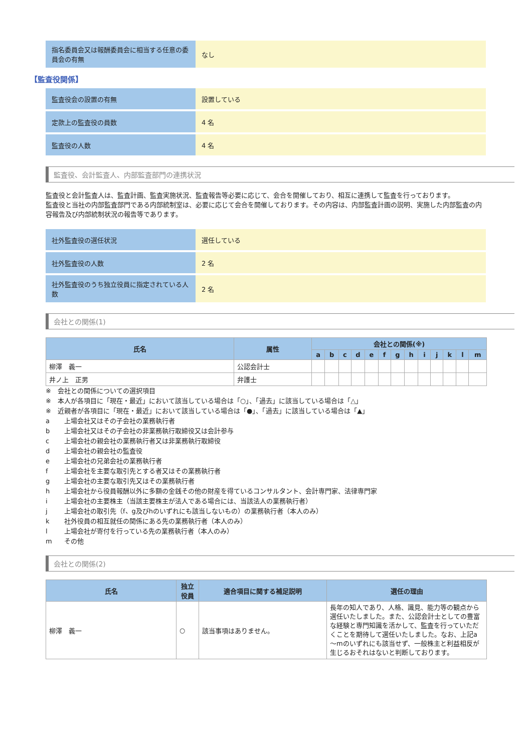| 指名委員会又は報酬委員会に相当する任意の委員会の有無 | なし |
【監査役関係】
| 監査役会の設置の有無 | 設置している |
| 定款上の監査役の員数 | 4 名 |
| 監査役の人数 | 4 名 |
監査役、会計監査人、内部監査部門の連携状況
監査役と会計監査人は、監査計画、監査実施状況、監査報告等必要に応じて、会合を開催しており、相互に連携して監査を行っております。
監査役と当社の内部監査部門である内部統制室は、必要に応じて会合を開催しております。その内容は、内部監査計画の説明、実施した内部監査の内容報告及び内部統制状況の報告等であります。
| 社外監査役の選任状況 | 選任している |
| 社外監査役の人数 | 2 名 |
| 社外監査役のうち独立役員に指定されている人数 | 2 名 |
会社との関係(1)
| 氏名 | 属性 | 会社との関係(※) | | | | | | | | | | | | |
| --- | --- | --- | --- | --- | --- | --- | --- | --- | --- | --- | --- | --- | --- | --- |
| | | a | b | c | d | e | f | g | h | i | j | k | l | m |
| 柳澤 義一 | 公認会計士 | | | | | | | | | | | | | |
| 井ノ上 正男 | 弁護士 | | | | | | | | | | | | | |
※　会社との関係についての選択項目
※　本人が各項目に「現在・最近」において該当している場合は「○」、「過去」に該当している場合は「△」
※　近親者が各項目に「現在・最近」において該当している場合は「●」、「過去」に該当している場合は「▲」
a 上場会社又はその子会社の業務執行者
b 上場会社又はその子会社の非業務執行取締役又は会計参与
c 上場会社の親会社の業務執行者又は非業務執行取締役
d 上場会社の親会社の監査役
e 上場会社の兄弟会社の業務執行者
f 上場会社を主要な取引先とする者又はその業務執行者
g 上場会社の主要な取引先又はその業務執行者
h 上場会社から役員報酬以外に多額の金銭その他の財産を得ているコンサルタント、会計専門家、法律専門家
i 上場会社の主要株主（当該主要株主が法人である場合には、当該法人の業務執行者）
j 上場会社の取引先（f、g及びhのいずれにも該当しないもの）の業務執行者（本人のみ）
k 社外役員の相互就任の関係にある先の業務執行者（本人のみ）
l 上場会社が寄付を行っている先の業務執行者（本人のみ）
m その他
会社との関係(2)
| 氏名 | 独立 役員 | 適合項目に関する補足説明 | 選任の理由 |
| --- | --- | --- | --- |
| 柳澤 義一 | ○ | 該当事項はありません。 | 長年の知人であり、人格、識見、能力等の観点から選任いたしました。また、公認会計士としての豊富な経験と専門知識を活かして、監査を行っていただくことを期待して選任いたしました。なお、上記a～mのいずれにも該当せず、一般株主と利益相反が生じるおそれはないと判断しております。 |